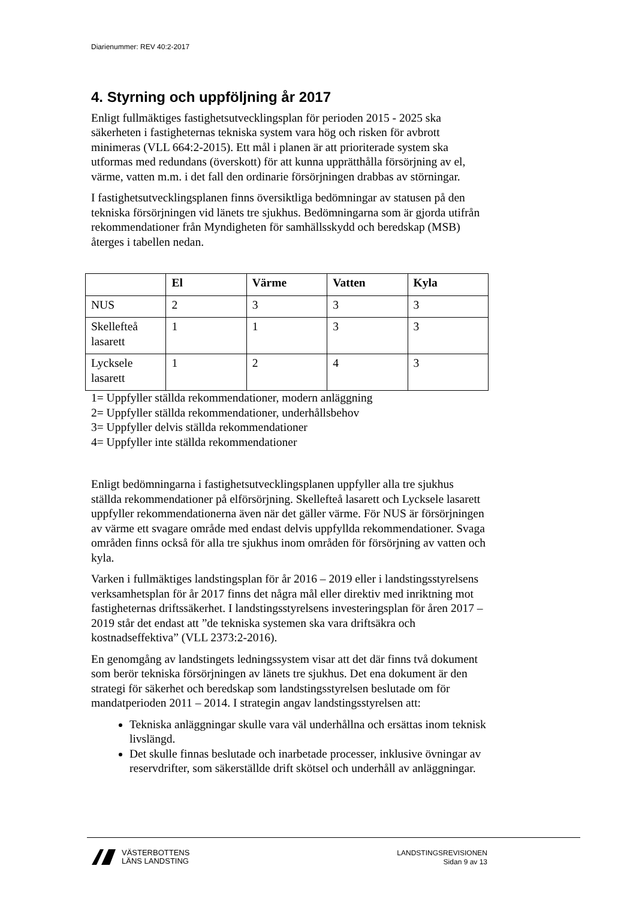Diarienummer: REV 40:2-2017
4. Styrning och uppföljning år 2017
Enligt fullmäktiges fastighetsutvecklingsplan för perioden 2015 - 2025 ska säkerheten i fastigheternas tekniska system vara hög och risken för avbrott minimeras (VLL 664:2-2015). Ett mål i planen är att prioriterade system ska utformas med redundans (överskott) för att kunna upprätthålla försörjning av el, värme, vatten m.m. i det fall den ordinarie försörjningen drabbas av störningar.
I fastighetsutvecklingsplanen finns översiktliga bedömningar av statusen på den tekniska försörjningen vid länets tre sjukhus. Bedömningarna som är gjorda utifrån rekommendationer från Myndigheten för samhällsskydd och beredskap (MSB) återges i tabellen nedan.
| | El | Värme | Vatten | Kyla |
| --- | --- | --- | --- | --- |
| NUS | 2 | 3 | 3 | 3 |
| Skellefteå lasarett | 1 | 1 | 3 | 3 |
| Lycksele lasarett | 1 | 2 | 4 | 3 |
1= Uppfyller ställda rekommendationer, modern anläggning
2= Uppfyller ställda rekommendationer, underhållsbehov
3= Uppfyller delvis ställda rekommendationer
4= Uppfyller inte ställda rekommendationer
Enligt bedömningarna i fastighetsutvecklingsplanen uppfyller alla tre sjukhus ställda rekommendationer på elförsörjning. Skellefteå lasarett och Lycksele lasarett uppfyller rekommendationerna även när det gäller värme. För NUS är försörjningen av värme ett svagare område med endast delvis uppfyllda rekommendationer. Svaga områden finns också för alla tre sjukhus inom områden för försörjning av vatten och kyla.
Varken i fullmäktiges landstingsplan för år 2016 – 2019 eller i landstingsstyrelsens verksamhetsplan för år 2017 finns det några mål eller direktiv med inriktning mot fastigheternas driftssäkerhet. I landstingsstyrelsens investeringsplan för åren 2017 – 2019 står det endast att ”de tekniska systemen ska vara driftsäkra och kostnadseffektiva” (VLL 2373:2-2016).
En genomgång av landstingets ledningssystem visar att det där finns två dokument som berör tekniska försörjningen av länets tre sjukhus. Det ena dokument är den strategi för säkerhet och beredskap som landstingsstyrelsen beslutade om för mandatperioden 2011 – 2014. I strategin angav landstingsstyrelsen att:
Tekniska anläggningar skulle vara väl underhållna och ersättas inom teknisk livslängd.
Det skulle finnas beslutade och inarbetade processer, inklusive övningar av reservdrifter, som säkerställde drift skötsel och underhåll av anläggningar.
VÄSTERBOTTENS
LÄNS LANDSTING
LANDSTINGSREVISIONEN
Sidan 9 av 13